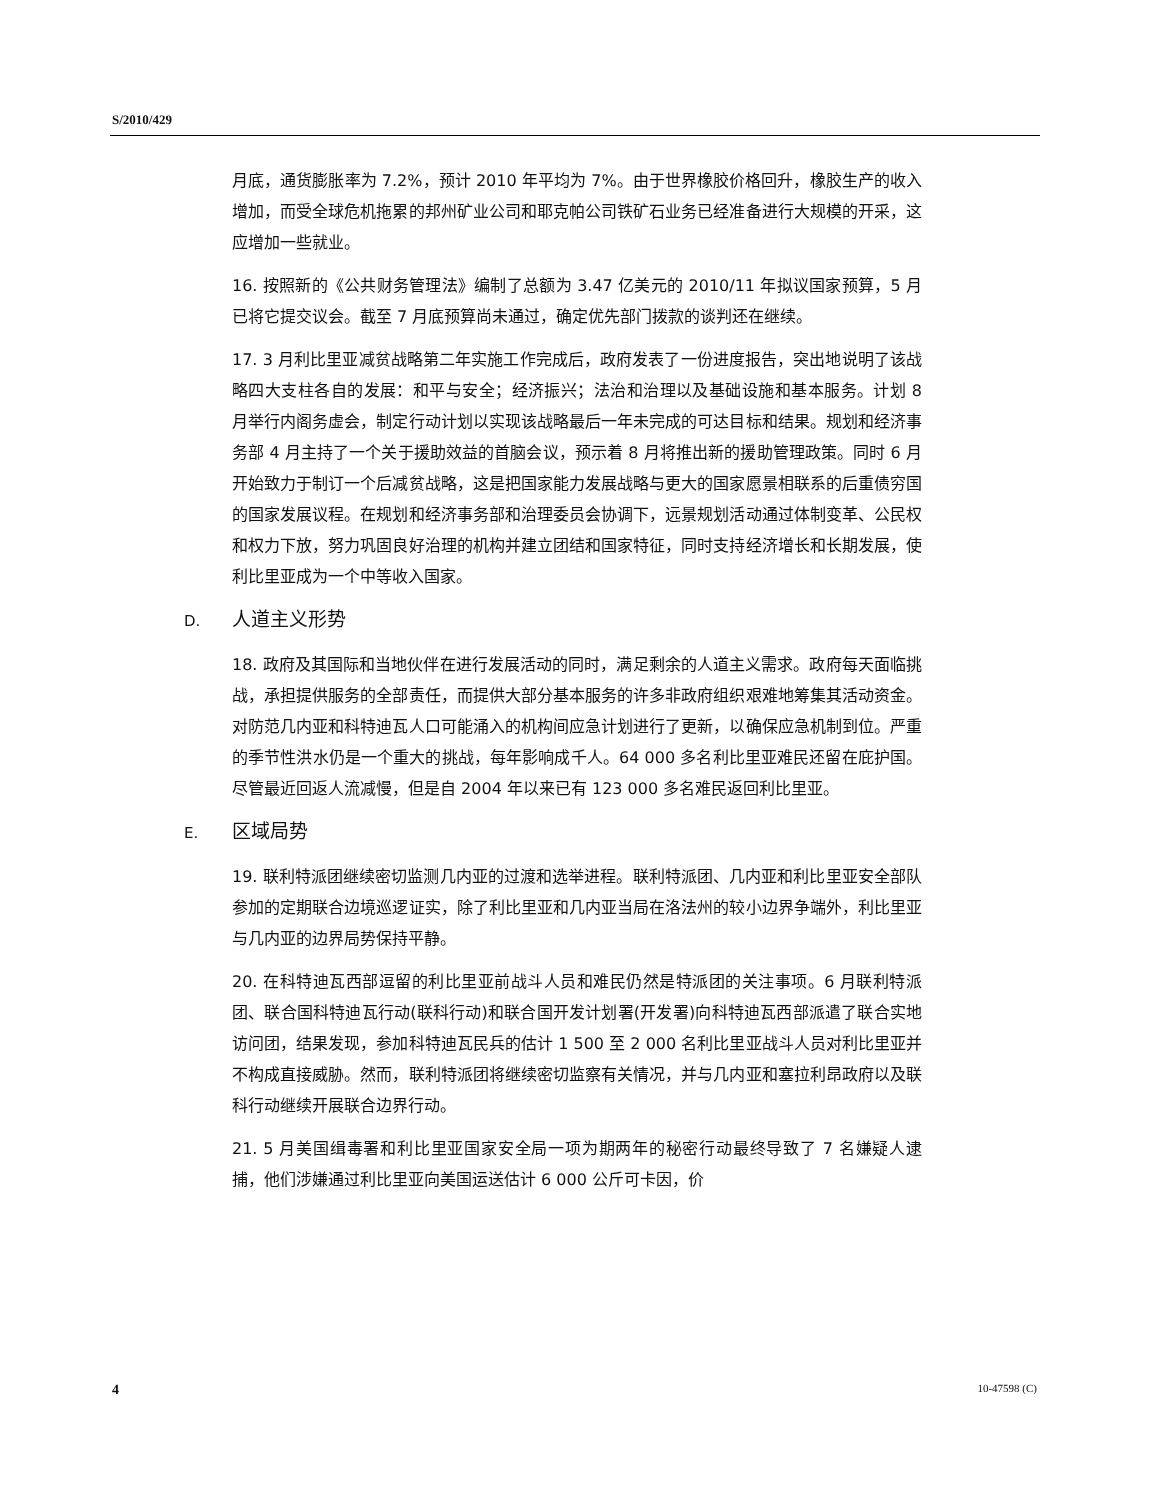S/2010/429
月底，通货膨胀率为 7.2%，预计 2010 年平均为 7%。由于世界橡胶价格回升，橡胶生产的收入增加，而受全球危机拖累的邦州矿业公司和耶克帕公司铁矿石业务已经准备进行大规模的开采，这应增加一些就业。
16. 按照新的《公共财务管理法》编制了总额为 3.47 亿美元的 2010/11 年拟议国家预算，5 月已将它提交议会。截至 7 月底预算尚未通过，确定优先部门拨款的谈判还在继续。
17. 3 月利比里亚减贫战略第二年实施工作完成后，政府发表了一份进度报告，突出地说明了该战略四大支柱各自的发展：和平与安全；经济振兴；法治和治理以及基础设施和基本服务。计划 8 月举行内阁务虚会，制定行动计划以实现该战略最后一年未完成的可达目标和结果。规划和经济事务部 4 月主持了一个关于援助效益的首脑会议，预示着 8 月将推出新的援助管理政策。同时 6 月开始致力于制订一个后减贫战略，这是把国家能力发展战略与更大的国家愿景相联系的后重债穷国的国家发展议程。在规划和经济事务部和治理委员会协调下，远景规划活动通过体制变革、公民权和权力下放，努力巩固良好治理的机构并建立团结和国家特征，同时支持经济增长和长期发展，使利比里亚成为一个中等收入国家。
D. 人道主义形势
18. 政府及其国际和当地伙伴在进行发展活动的同时，满足剩余的人道主义需求。政府每天面临挑战，承担提供服务的全部责任，而提供大部分基本服务的许多非政府组织艰难地筹集其活动资金。对防范几内亚和科特迪瓦人口可能涌入的机构间应急计划进行了更新，以确保应急机制到位。严重的季节性洪水仍是一个重大的挑战，每年影响成千人。64 000 多名利比里亚难民还留在庇护国。尽管最近回返人流减慢，但是自 2004 年以来已有 123 000 多名难民返回利比里亚。
E. 区域局势
19. 联利特派团继续密切监测几内亚的过渡和选举进程。联利特派团、几内亚和利比里亚安全部队参加的定期联合边境巡逻证实，除了利比里亚和几内亚当局在洛法州的较小边界争端外，利比里亚与几内亚的边界局势保持平静。
20. 在科特迪瓦西部逗留的利比里亚前战斗人员和难民仍然是特派团的关注事项。6 月联利特派团、联合国科特迪瓦行动(联科行动)和联合国开发计划署(开发署)向科特迪瓦西部派遣了联合实地访问团，结果发现，参加科特迪瓦民兵的估计 1 500 至 2 000 名利比里亚战斗人员对利比里亚并不构成直接威胁。然而，联利特派团将继续密切监察有关情况，并与几内亚和塞拉利昂政府以及联科行动继续开展联合边界行动。
21. 5 月美国缉毒署和利比里亚国家安全局一项为期两年的秘密行动最终导致了 7 名嫌疑人逮捕，他们涉嫌通过利比里亚向美国运送估计 6 000 公斤可卡因，价
4 10-47598 (C)